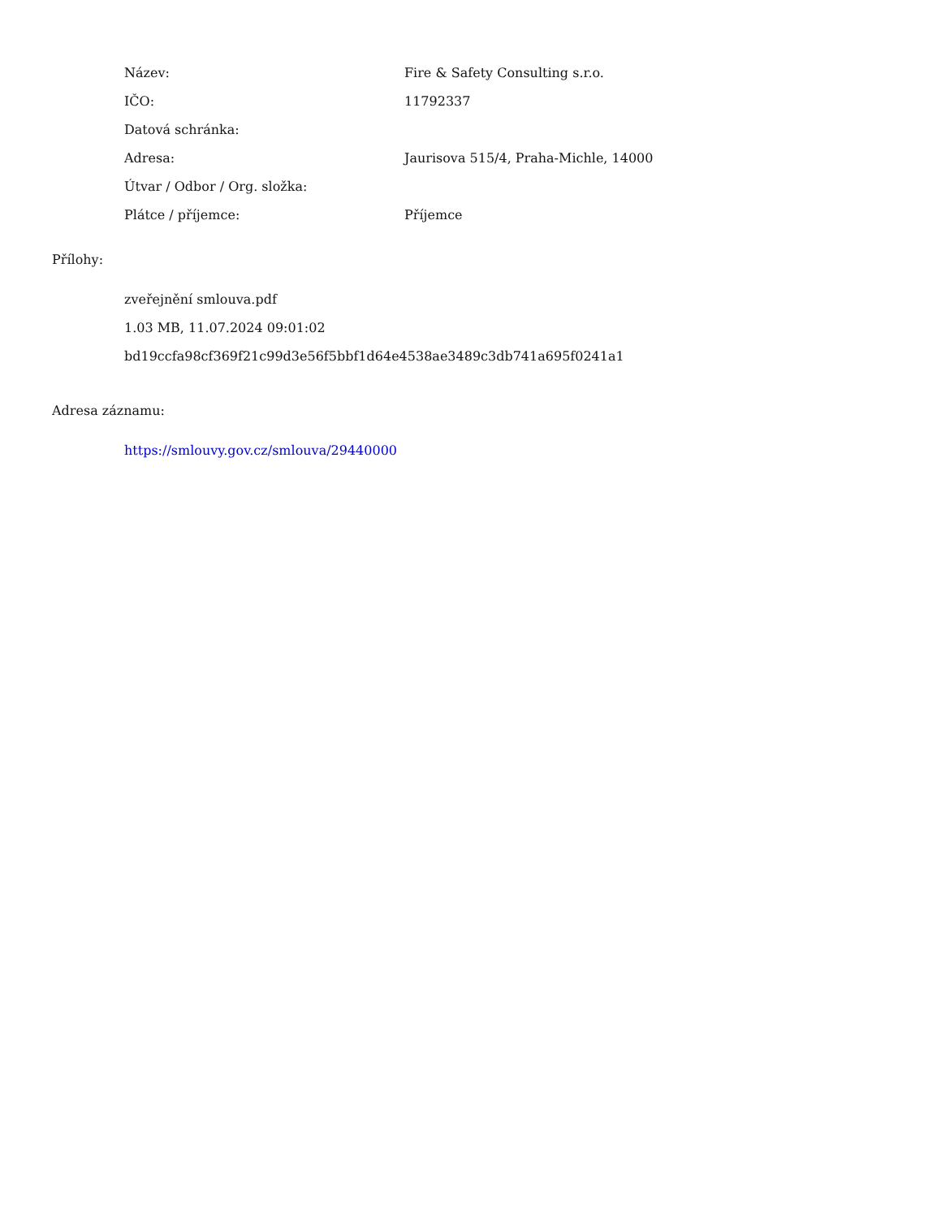| Název: | Fire & Safety Consulting s.r.o. |
| IČO: | 11792337 |
| Datová schránka: | |
| Adresa: | Jaurisova 515/4, Praha-Michle, 14000 |
| Útvar / Odbor / Org. složka: | |
| Plátce / příjemce: | Příjemce |
Přílohy:
zveřejnění smlouva.pdf
1.03 MB, 11.07.2024 09:01:02
bd19ccfa98cf369f21c99d3e56f5bbf1d64e4538ae3489c3db741a695f0241a1
Adresa záznamu:
https://smlouvy.gov.cz/smlouva/29440000